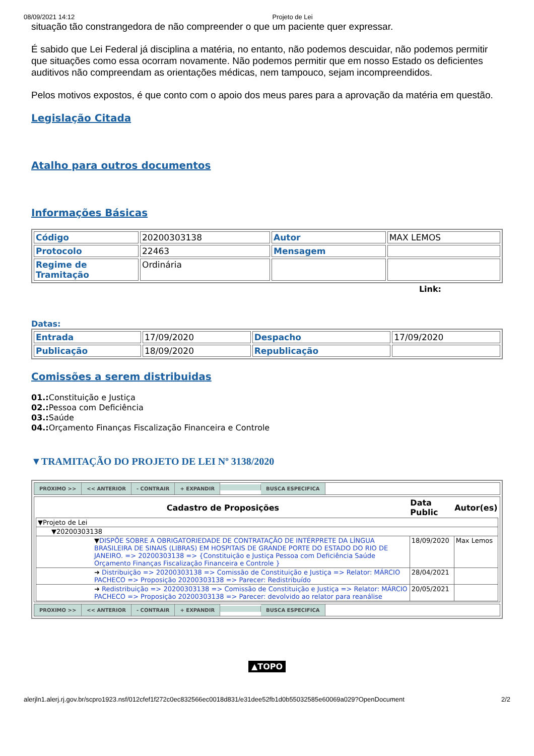08/09/2021 14:12 Projeto de Lei
situação tão constrangedora de não compreender o que um paciente quer expressar.
É sabido que Lei Federal já disciplina a matéria, no entanto, não podemos descuidar, não podemos permitir que situações como essa ocorram novamente. Não podemos permitir que em nosso Estado os deficientes auditivos não compreendam as orientações médicas, nem tampouco, sejam incompreendidos.
Pelos motivos expostos, é que conto com o apoio dos meus pares para a aprovação da matéria em questão.
Legislação Citada
Atalho para outros documentos
Informações Básicas
| Código | 20200303138 | Autor | MAX LEMOS |
| Protocolo | 22463 | Mensagem | |
| Regime de Tramitação | Ordinária | | |
Link:
Datas:
| Entrada | 17/09/2020 | Despacho | 17/09/2020 |
| Publicação | 18/09/2020 | Republicação | |
Comissões a serem distribuidas
01.: Constituição e Justiça
02.: Pessoa com Deficiência
03.: Saúde
04.: Orçamento Finanças Fiscalização Financeira e Controle
▼TRAMITAÇÃO DO PROJETO DE LEI Nº 3138/2020
| PROXIMO >> << ANTERIOR - CONTRAIR + EXPANDIR BUSCA ESPECIFICA |
| / Cadastro de Proposições / Data Public / Autor(es) / / --- / --- / --- / / ▼Projeto de Lei / / / / ▼20200303138 / / / / ▼ DISPÕE SOBRE A OBRIGATORIEDADE DE CONTRATAÇÃO DE INTÉRPRETE DA LÍNGUA BRASILEIRA DE SINAIS (LIBRAS) EM HOSPITAIS DE GRANDE PORTE DO ESTADO DO RIO DE JANEIRO. => 20200303138 => {Constituição e Justiça Pessoa com Deficiência Saúde Orçamento Finanças Fiscalização Financeira e Controle } / 18/09/2020 / Max Lemos / / ➜ Distribuição => 20200303138 => Comissão de Constituição e Justiça => Relator: MÁRCIO PACHECO => Proposição 20200303138 => Parecer: Redistribuído / 28/04/2021 / / / ➜ Redistribuição => 20200303138 => Comissão de Constituição e Justiça => Relator: MÁRCIO PACHECO => Proposição 20200303138 => Parecer: devolvido ao relator para reanálise / 20/05/2021 / / |
| PROXIMO >> << ANTERIOR - CONTRAIR + EXPANDIR BUSCA ESPECIFICA |
▲TOPO
alerjln1.alerj.rj.gov.br/scpro1923.nsf/012cfef1f272c0ec832566ec0018d831/e31dee52fb1d0b55032585e60069a029?OpenDocument 2/2